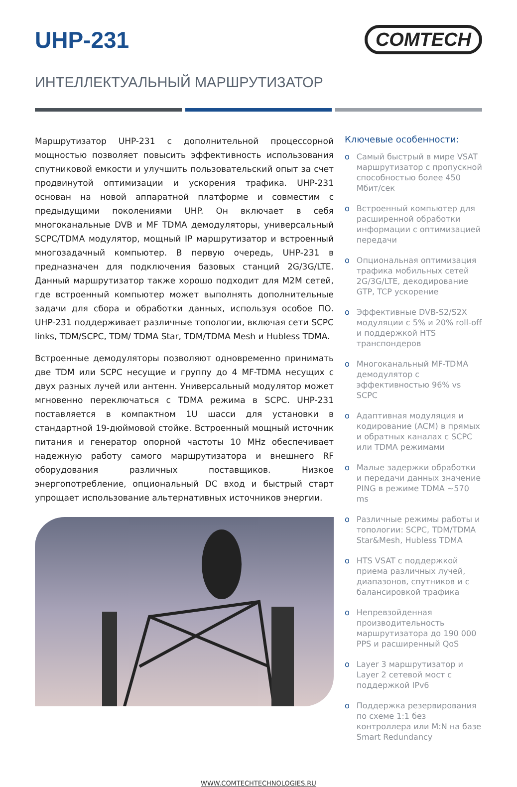UHP-231
COMTECH
ИНТЕЛЛЕКТУАЛЬНЫЙ МАРШРУТИЗАТОР
Маршрутизатор UHP-231 с дополнительной процессорной мощностью позволяет повысить эффективность использования спутниковой емкости и улучшить пользовательский опыт за счет продвинутой оптимизации и ускорения трафика. UHP-231 основан на новой аппаратной платформе и совместим с предыдущими поколениями UHP. Он включает в себя многоканальные DVB и MF TDMA демодуляторы, универсальный SCPC/TDMA модулятор, мощный IP маршрутизатор и встроенный многозадачный компьютер. В первую очередь, UHP-231 в предназначен для подключения базовых станций 2G/3G/LTE. Данный маршрутизатор также хорошо подходит для M2M сетей, где встроенный компьютер может выполнять дополнительные задачи для сбора и обработки данных, используя особое ПО. UHP-231 поддерживает различные топологии, включая сети SCPC links, TDM/SCPC, TDM/ TDMA Star, TDM/TDMA Mesh и Hubless TDMA.
Встроенные демодуляторы позволяют одновременно принимать две TDM или SCPC несущие и группу до 4 MF-TDMA несущих с двух разных лучей или антенн. Универсальный модулятор может мгновенно переключаться с TDMA режима в SCPC. UHP-231 поставляется в компактном 1U шасси для установки в стандартной 19-дюймовой стойке. Встроенный мощный источник питания и генератор опорной частоты 10 MHz обеспечивает надежную работу самого маршрутизатора и внешнего RF оборудования различных поставщиков. Низкое энергопотребление, опциональный DC вход и быстрый старт упрощает использование альтернативных источников энергии.
Ключевые особенности:
o Самый быстрый в мире VSAT маршрутизатор с пропускной способностью более 450 Мбит/сек
o Встроенный компьютер для расширенной обработки информации с оптимизацией передачи
o Опциональная оптимизация трафика мобильных сетей 2G/3G/LTE, декодирование GTP, TCP ускорение
o Эффективные DVB-S2/S2X модуляции с 5% и 20% roll-off и поддержкой HTS транспондеров
o Многоканальный MF-TDMA демодулятор с эффективностью 96% vs SCPC
o Адаптивная модуляция и кодирование (ACM) в прямых и обратных каналах с SCPC или TDMA режимами
o Малые задержки обработки и передачи данных значение PING в режиме TDMA ~570 ms
o Различные режимы работы и топологии: SCPC, TDM/TDMA Star&Mesh, Hubless TDMA
o HTS VSAT с поддержкой приема различных лучей, диапазонов, спутников и с балансировкой трафика
o Непревзойденная производительность маршрутизатора до 190 000 PPS и расширенный QoS
o Layer 3 маршрутизатор и Layer 2 сетевой мост с поддержкой IPv6
o Поддержка резервирования по схеме 1:1 без контроллера или M:N на базе Smart Redundancy
WWW.COMTECHTECHNOLOGIES.RU